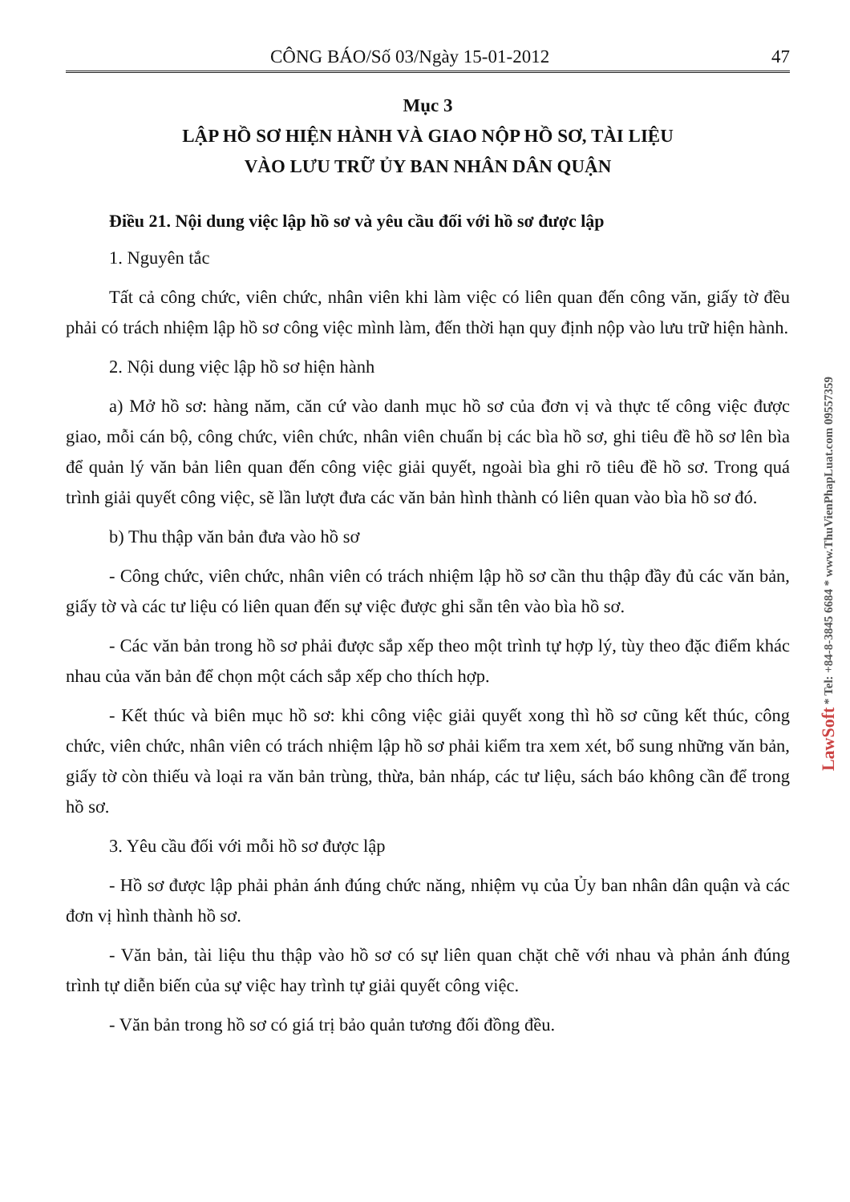CÔNG BÁO/Số 03/Ngày 15-01-2012 47
Mục 3
LẬP HỒ SƠ HIỆN HÀNH VÀ GIAO NỘP HỒ SƠ, TÀI LIỆU
VÀO LƯU TRỮ ỦY BAN NHÂN DÂN QUẬN
Điều 21. Nội dung việc lập hồ sơ và yêu cầu đối với hồ sơ được lập
1. Nguyên tắc
Tất cả công chức, viên chức, nhân viên khi làm việc có liên quan đến công văn, giấy tờ đều phải có trách nhiệm lập hồ sơ công việc mình làm, đến thời hạn quy định nộp vào lưu trữ hiện hành.
2. Nội dung việc lập hồ sơ hiện hành
a) Mở hồ sơ: hàng năm, căn cứ vào danh mục hồ sơ của đơn vị và thực tế công việc được giao, mỗi cán bộ, công chức, viên chức, nhân viên chuẩn bị các bìa hồ sơ, ghi tiêu đề hồ sơ lên bìa để quản lý văn bản liên quan đến công việc giải quyết, ngoài bìa ghi rõ tiêu đề hồ sơ. Trong quá trình giải quyết công việc, sẽ lần lượt đưa các văn bản hình thành có liên quan vào bìa hồ sơ đó.
b) Thu thập văn bản đưa vào hồ sơ
- Công chức, viên chức, nhân viên có trách nhiệm lập hồ sơ cần thu thập đầy đủ các văn bản, giấy tờ và các tư liệu có liên quan đến sự việc được ghi sẵn tên vào bìa hồ sơ.
- Các văn bản trong hồ sơ phải được sắp xếp theo một trình tự hợp lý, tùy theo đặc điểm khác nhau của văn bản để chọn một cách sắp xếp cho thích hợp.
- Kết thúc và biên mục hồ sơ: khi công việc giải quyết xong thì hồ sơ cũng kết thúc, công chức, viên chức, nhân viên có trách nhiệm lập hồ sơ phải kiểm tra xem xét, bổ sung những văn bản, giấy tờ còn thiếu và loại ra văn bản trùng, thừa, bản nháp, các tư liệu, sách báo không cần để trong hồ sơ.
3. Yêu cầu đối với mỗi hồ sơ được lập
- Hồ sơ được lập phải phản ánh đúng chức năng, nhiệm vụ của Ủy ban nhân dân quận và các đơn vị hình thành hồ sơ.
- Văn bản, tài liệu thu thập vào hồ sơ có sự liên quan chặt chẽ với nhau và phản ánh đúng trình tự diễn biến của sự việc hay trình tự giải quyết công việc.
- Văn bản trong hồ sơ có giá trị bảo quản tương đối đồng đều.
LawSoft * Tel: +84-8-3845 6684 * www.ThuVienPhapLuat.com 09557359